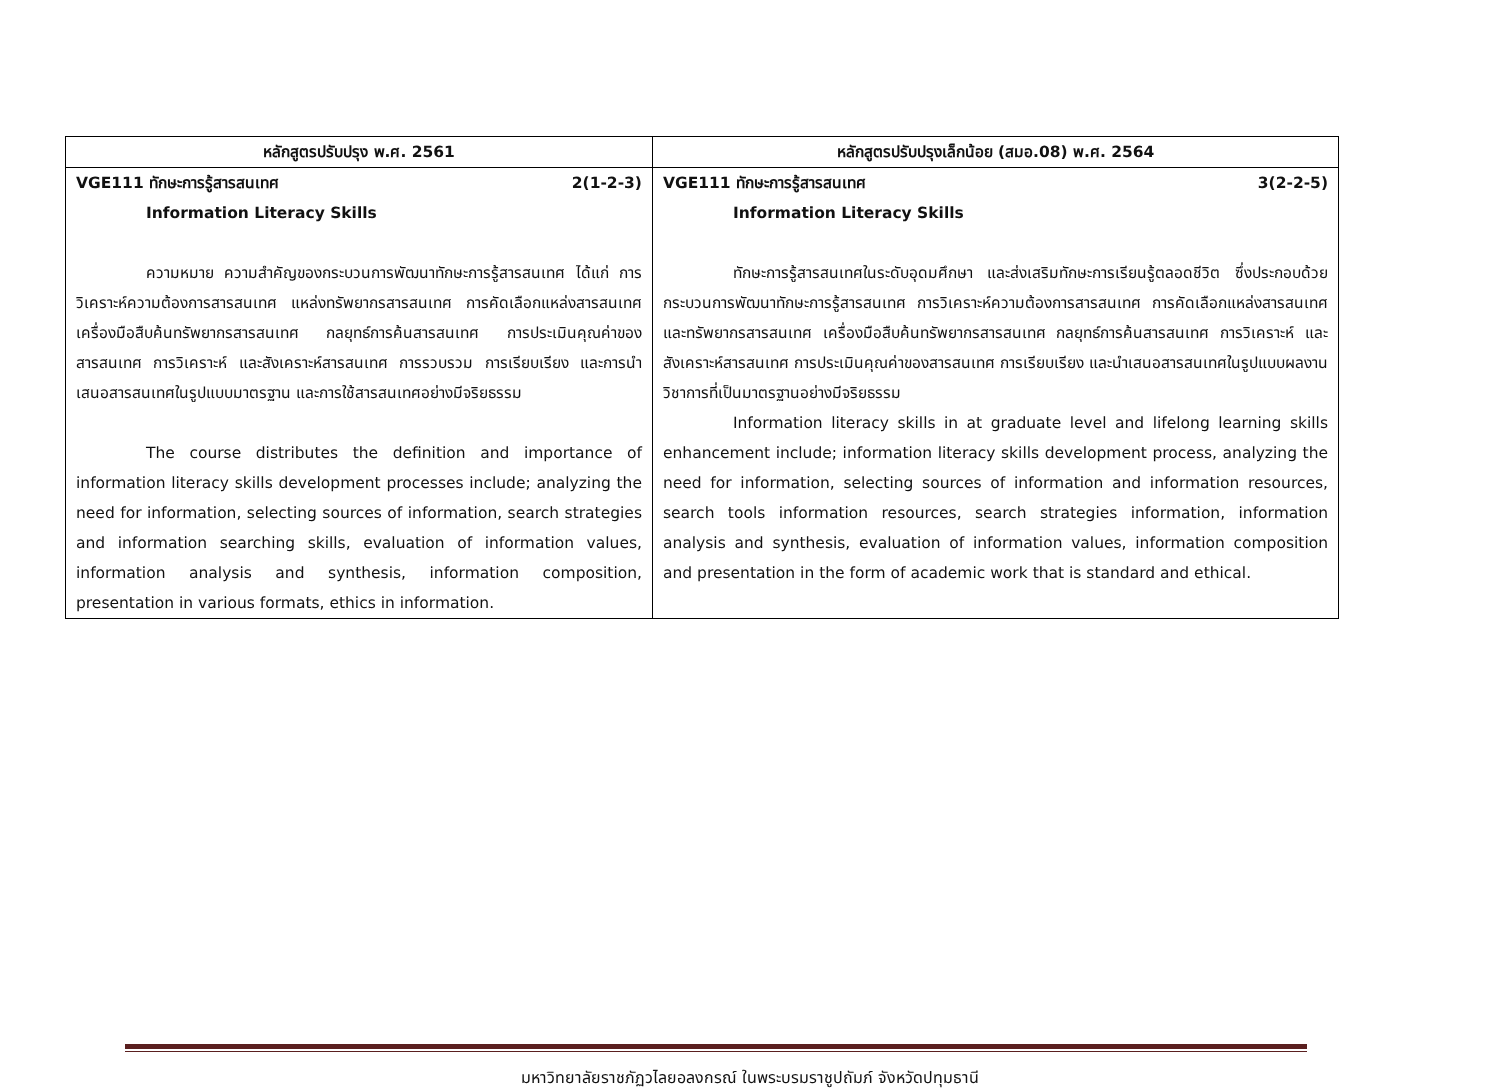| หลักสูตรปรับปรุง พ.ศ. 2561 | หลักสูตรปรับปรุงเล็กน้อย (สมอ.08) พ.ศ. 2564 |
| --- | --- |
| VGE111 ทักษะการรู้สารสนเทศ 2(1-2-3) Information Literacy Skills ความหมาย ความสำคัญของกระบวนการพัฒนาทักษะการรู้สารสนเทศ ได้แก่ การวิเคราะห์ความต้องการสารสนเทศ แหล่งทรัพยากรสารสนเทศ การคัดเลือกแหล่งสารสนเทศ เครื่องมือสืบค้นทรัพยากรสารสนเทศ กลยุทธ์การค้นสารสนเทศ การประเมินคุณค่าของสารสนเทศ การวิเคราะห์ และสังเคราะห์สารสนเทศ การรวบรวม การเรียบเรียง และการนำเสนอสารสนเทศในรูปแบบมาตรฐาน และการใช้สารสนเทศอย่างมีจริยธรรม The course distributes the definition and importance of information literacy skills development processes include; analyzing the need for information, selecting sources of information, search strategies and information searching skills, evaluation of information values, information analysis and synthesis, information composition, presentation in various formats, ethics in information. | VGE111 ทักษะการรู้สารสนเทศ 3(2-2-5) Information Literacy Skills ทักษะการรู้สารสนเทศในระดับอุดมศึกษา และส่งเสริมทักษะการเรียนรู้ตลอดชีวิต ซึ่งประกอบด้วย กระบวนการพัฒนาทักษะการรู้สารสนเทศ การวิเคราะห์ความต้องการสารสนเทศ การคัดเลือกแหล่งสารสนเทศ และทรัพยากรสารสนเทศ เครื่องมือสืบค้นทรัพยากรสารสนเทศ กลยุทธ์การค้นสารสนเทศ การวิเคราะห์ และสังเคราะห์สารสนเทศ การประเมินคุณค่าของสารสนเทศ การเรียบเรียง และนำเสนอสารสนเทศในรูปแบบผลงานวิชาการที่เป็นมาตรฐานอย่างมีจริยธรรม Information literacy skills in at graduate level and lifelong learning skills enhancement include; information literacy skills development process, analyzing the need for information, selecting sources of information and information resources, search tools information resources, search strategies information, information analysis and synthesis, evaluation of information values, information composition and presentation in the form of academic work that is standard and ethical. |
มหาวิทยาลัยราชภัฏวไลยอลงกรณ์ ในพระบรมราชูปถัมภ์ จังหวัดปทุมธานี